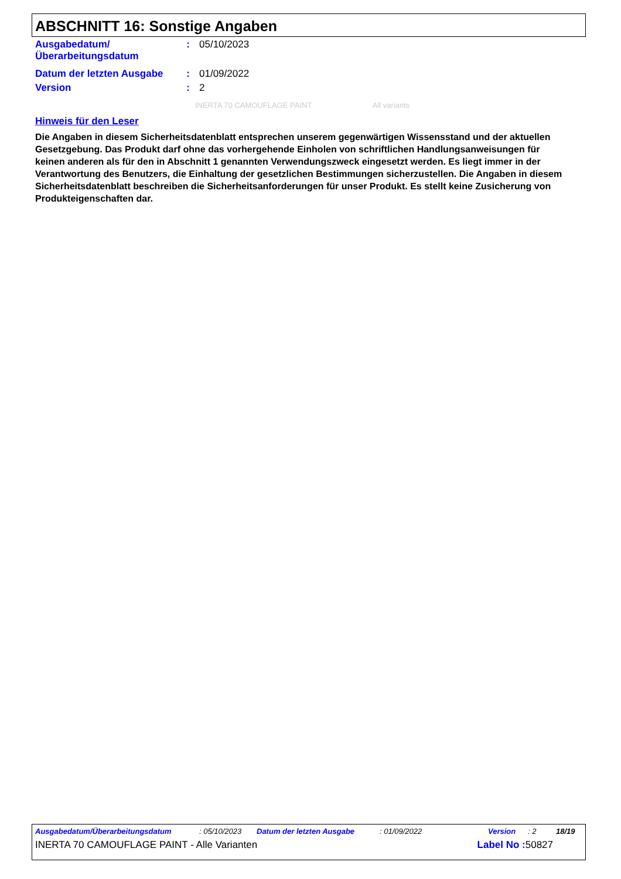ABSCHNITT 16: Sonstige Angaben
| Ausgabedatum/ Überarbeitungsdatum | : | 05/10/2023 |
| Datum der letzten Ausgabe | : | 01/09/2022 |
| Version | : | 2 |
INERTA 70 CAMOUFLAGE PAINT All variants
Hinweis für den Leser
Die Angaben in diesem Sicherheitsdatenblatt entsprechen unserem gegenwärtigen Wissensstand und der aktuellen Gesetzgebung. Das Produkt darf ohne das vorhergehende Einholen von schriftlichen Handlungsanweisungen für keinen anderen als für den in Abschnitt 1 genannten Verwendungszweck eingesetzt werden. Es liegt immer in der Verantwortung des Benutzers, die Einhaltung der gesetzlichen Bestimmungen sicherzustellen. Die Angaben in diesem Sicherheitsdatenblatt beschreiben die Sicherheitsanforderungen für unser Produkt. Es stellt keine Zusicherung von Produkteigenschaften dar.
Ausgabedatum/Überarbeitungsdatum: 05/10/2023 Datum der letzten Ausgabe: 01/09/2022 Version: 2 18/19
INERTA 70 CAMOUFLAGE PAINT - Alle Varianten Label No : 50827